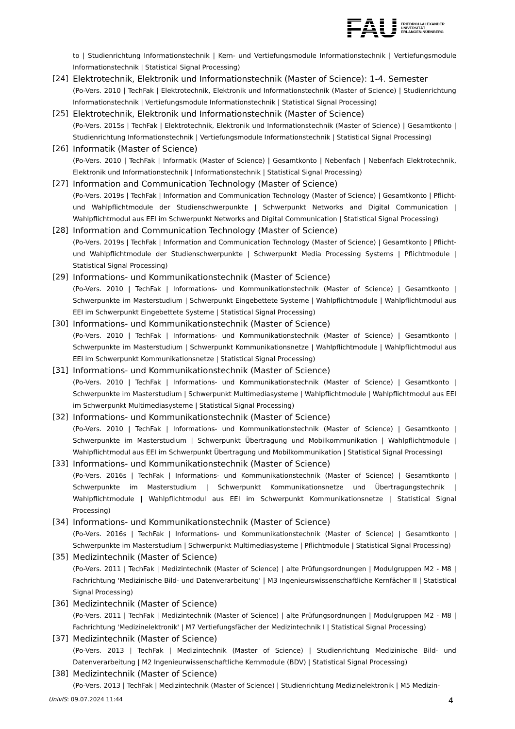FAU FRIEDRICH-ALEXANDER
UNIVERSITÄT
ERLANGEN-NÜRNBERG
to | Studienrichtung Informationstechnik | Kern- und Vertiefungsmodule Informationstechnik | Vertiefungsmodule Informationstechnik | Statistical Signal Processing)
[24] Elektrotechnik, Elektronik und Informationstechnik (Master of Science): 1-4. Semester
(Po-Vers. 2010 | TechFak | Elektrotechnik, Elektronik und Informationstechnik (Master of Science) | Studienrichtung Informationstechnik | Vertiefungsmodule Informationstechnik | Statistical Signal Processing)
[25] Elektrotechnik, Elektronik und Informationstechnik (Master of Science)
(Po-Vers. 2015s | TechFak | Elektrotechnik, Elektronik und Informationstechnik (Master of Science) | Gesamtkonto | Studienrichtung Informationstechnik | Vertiefungsmodule Informationstechnik | Statistical Signal Processing)
[26] Informatik (Master of Science)
(Po-Vers. 2010 | TechFak | Informatik (Master of Science) | Gesamtkonto | Nebenfach | Nebenfach Elektrotechnik, Elektronik und Informationstechnik | Informationstechnik | Statistical Signal Processing)
[27] Information and Communication Technology (Master of Science)
(Po-Vers. 2019s | TechFak | Information and Communication Technology (Master of Science) | Gesamtkonto | Pflicht- und Wahlpflichtmodule der Studienschwerpunkte | Schwerpunkt Networks and Digital Communication | Wahlpflichtmodul aus EEI im Schwerpunkt Networks and Digital Communication | Statistical Signal Processing)
[28] Information and Communication Technology (Master of Science)
(Po-Vers. 2019s | TechFak | Information and Communication Technology (Master of Science) | Gesamtkonto | Pflicht- und Wahlpflichtmodule der Studienschwerpunkte | Schwerpunkt Media Processing Systems | Pflichtmodule | Statistical Signal Processing)
[29] Informations- und Kommunikationstechnik (Master of Science)
(Po-Vers. 2010 | TechFak | Informations- und Kommunikationstechnik (Master of Science) | Gesamtkonto | Schwerpunkte im Masterstudium | Schwerpunkt Eingebettete Systeme | Wahlpflichtmodule | Wahlpflichtmodul aus EEI im Schwerpunkt Eingebettete Systeme | Statistical Signal Processing)
[30] Informations- und Kommunikationstechnik (Master of Science)
(Po-Vers. 2010 | TechFak | Informations- und Kommunikationstechnik (Master of Science) | Gesamtkonto | Schwerpunkte im Masterstudium | Schwerpunkt Kommunikationsnetze | Wahlpflichtmodule | Wahlpflichtmodul aus EEI im Schwerpunkt Kommunikationsnetze | Statistical Signal Processing)
[31] Informations- und Kommunikationstechnik (Master of Science)
(Po-Vers. 2010 | TechFak | Informations- und Kommunikationstechnik (Master of Science) | Gesamtkonto | Schwerpunkte im Masterstudium | Schwerpunkt Multimediasysteme | Wahlpflichtmodule | Wahlpflichtmodul aus EEI im Schwerpunkt Multimediasysteme | Statistical Signal Processing)
[32] Informations- und Kommunikationstechnik (Master of Science)
(Po-Vers. 2010 | TechFak | Informations- und Kommunikationstechnik (Master of Science) | Gesamtkonto | Schwerpunkte im Masterstudium | Schwerpunkt Übertragung und Mobilkommunikation | Wahlpflichtmodule | Wahlpflichtmodul aus EEI im Schwerpunkt Übertragung und Mobilkommunikation | Statistical Signal Processing)
[33] Informations- und Kommunikationstechnik (Master of Science)
(Po-Vers. 2016s | TechFak | Informations- und Kommunikationstechnik (Master of Science) | Gesamtkonto | Schwerpunkte im Masterstudium | Schwerpunkt Kommunikationsnetze und Übertragungstechnik | Wahlpflichtmodule | Wahlpflichtmodul aus EEI im Schwerpunkt Kommunikationsnetze | Statistical Signal Processing)
[34] Informations- und Kommunikationstechnik (Master of Science)
(Po-Vers. 2016s | TechFak | Informations- und Kommunikationstechnik (Master of Science) | Gesamtkonto | Schwerpunkte im Masterstudium | Schwerpunkt Multimediasysteme | Pflichtmodule | Statistical Signal Processing)
[35] Medizintechnik (Master of Science)
(Po-Vers. 2011 | TechFak | Medizintechnik (Master of Science) | alte Prüfungsordnungen | Modulgruppen M2 - M8 | Fachrichtung 'Medizinische Bild- und Datenverarbeitung' | M3 Ingenieurswissenschaftliche Kernfächer II | Statistical Signal Processing)
[36] Medizintechnik (Master of Science)
(Po-Vers. 2011 | TechFak | Medizintechnik (Master of Science) | alte Prüfungsordnungen | Modulgruppen M2 - M8 | Fachrichtung 'Medizinelektronik' | M7 Vertiefungsfächer der Medizintechnik I | Statistical Signal Processing)
[37] Medizintechnik (Master of Science)
(Po-Vers. 2013 | TechFak | Medizintechnik (Master of Science) | Studienrichtung Medizinische Bild- und Datenverarbeitung | M2 Ingenieurwissenschaftliche Kernmodule (BDV) | Statistical Signal Processing)
[38] Medizintechnik (Master of Science)
(Po-Vers. 2013 | TechFak | Medizintechnik (Master of Science) | Studienrichtung Medizinelektronik | M5 Medizin-
UnivIS: 09.07.2024 11:44 4